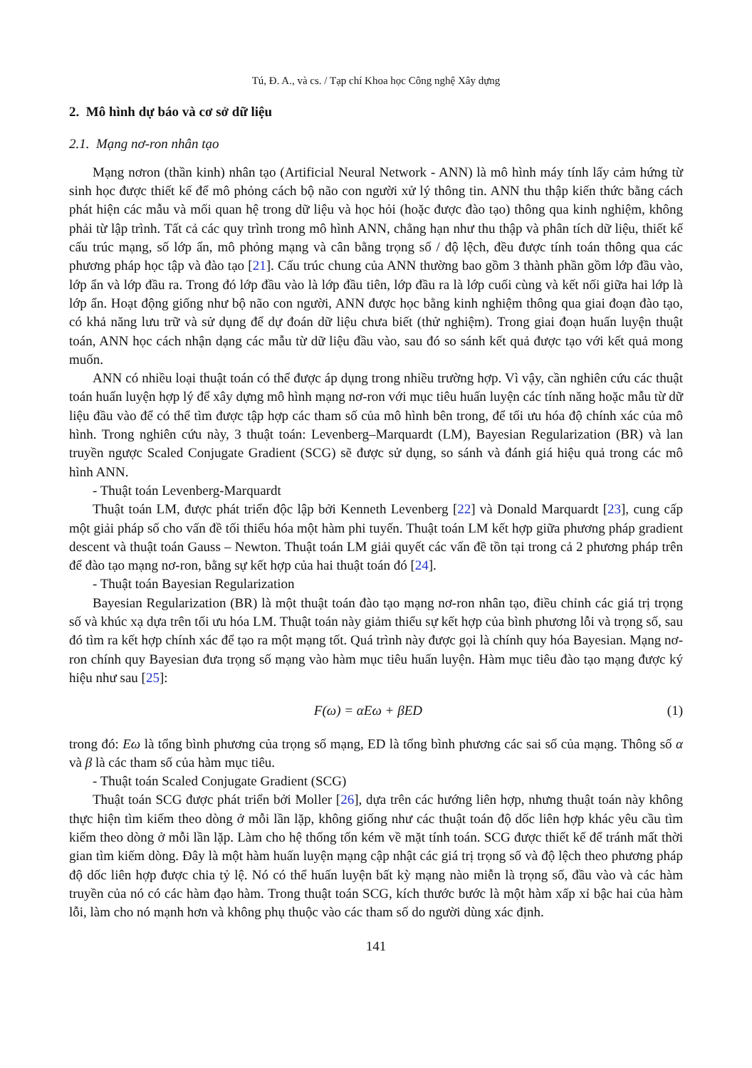Tú, Đ. A., và cs. / Tạp chí Khoa học Công nghệ Xây dựng
2. Mô hình dự báo và cơ sở dữ liệu
2.1. Mạng nơ-ron nhân tạo
Mạng nơron (thần kinh) nhân tạo (Artificial Neural Network - ANN) là mô hình máy tính lấy cảm hứng từ sinh học được thiết kế để mô phỏng cách bộ não con người xử lý thông tin. ANN thu thập kiến thức bằng cách phát hiện các mẫu và mối quan hệ trong dữ liệu và học hỏi (hoặc được đào tạo) thông qua kinh nghiệm, không phải từ lập trình. Tất cả các quy trình trong mô hình ANN, chẳng hạn như thu thập và phân tích dữ liệu, thiết kế cấu trúc mạng, số lớp ẩn, mô phỏng mạng và cân bằng trọng số / độ lệch, đều được tính toán thông qua các phương pháp học tập và đào tạo [21]. Cấu trúc chung của ANN thường bao gồm 3 thành phần gồm lớp đầu vào, lớp ẩn và lớp đầu ra. Trong đó lớp đầu vào là lớp đầu tiên, lớp đầu ra là lớp cuối cùng và kết nối giữa hai lớp là lớp ẩn. Hoạt động giống như bộ não con người, ANN được học bằng kinh nghiệm thông qua giai đoạn đào tạo, có khả năng lưu trữ và sử dụng để dự đoán dữ liệu chưa biết (thử nghiệm). Trong giai đoạn huấn luyện thuật toán, ANN học cách nhận dạng các mẫu từ dữ liệu đầu vào, sau đó so sánh kết quả được tạo với kết quả mong muốn.
ANN có nhiều loại thuật toán có thể được áp dụng trong nhiều trường hợp. Vì vậy, cần nghiên cứu các thuật toán huấn luyện hợp lý để xây dựng mô hình mạng nơ-ron với mục tiêu huấn luyện các tính năng hoặc mẫu từ dữ liệu đầu vào để có thể tìm được tập hợp các tham số của mô hình bên trong, để tối ưu hóa độ chính xác của mô hình. Trong nghiên cứu này, 3 thuật toán: Levenberg–Marquardt (LM), Bayesian Regularization (BR) và lan truyền ngược Scaled Conjugate Gradient (SCG) sẽ được sử dụng, so sánh và đánh giá hiệu quả trong các mô hình ANN.
- Thuật toán Levenberg-Marquardt
Thuật toán LM, được phát triển độc lập bởi Kenneth Levenberg [22] và Donald Marquardt [23], cung cấp một giải pháp số cho vấn đề tối thiểu hóa một hàm phi tuyến. Thuật toán LM kết hợp giữa phương pháp gradient descent và thuật toán Gauss – Newton. Thuật toán LM giải quyết các vấn đề tồn tại trong cả 2 phương pháp trên để đào tạo mạng nơ-ron, bằng sự kết hợp của hai thuật toán đó [24].
- Thuật toán Bayesian Regularization
Bayesian Regularization (BR) là một thuật toán đào tạo mạng nơ-ron nhân tạo, điều chỉnh các giá trị trọng số và khúc xạ dựa trên tối ưu hóa LM. Thuật toán này giảm thiểu sự kết hợp của bình phương lỗi và trọng số, sau đó tìm ra kết hợp chính xác để tạo ra một mạng tốt. Quá trình này được gọi là chính quy hóa Bayesian. Mạng nơ-ron chính quy Bayesian đưa trọng số mạng vào hàm mục tiêu huấn luyện. Hàm mục tiêu đào tạo mạng được ký hiệu như sau [25]:
F(ω) = αEω + βED (1)
trong đó: Eω là tổng bình phương của trọng số mạng, ED là tổng bình phương các sai số của mạng. Thông số α và β là các tham số của hàm mục tiêu.
- Thuật toán Scaled Conjugate Gradient (SCG)
Thuật toán SCG được phát triển bởi Moller [26], dựa trên các hướng liên hợp, nhưng thuật toán này không thực hiện tìm kiếm theo dòng ở mỗi lần lặp, không giống như các thuật toán độ dốc liên hợp khác yêu cầu tìm kiếm theo dòng ở mỗi lần lặp. Làm cho hệ thống tốn kém về mặt tính toán. SCG được thiết kế để tránh mất thời gian tìm kiếm dòng. Đây là một hàm huấn luyện mạng cập nhật các giá trị trọng số và độ lệch theo phương pháp độ dốc liên hợp được chia tỷ lệ. Nó có thể huấn luyện bất kỳ mạng nào miễn là trọng số, đầu vào và các hàm truyền của nó có các hàm đạo hàm. Trong thuật toán SCG, kích thước bước là một hàm xấp xỉ bậc hai của hàm lỗi, làm cho nó mạnh hơn và không phụ thuộc vào các tham số do người dùng xác định.
141